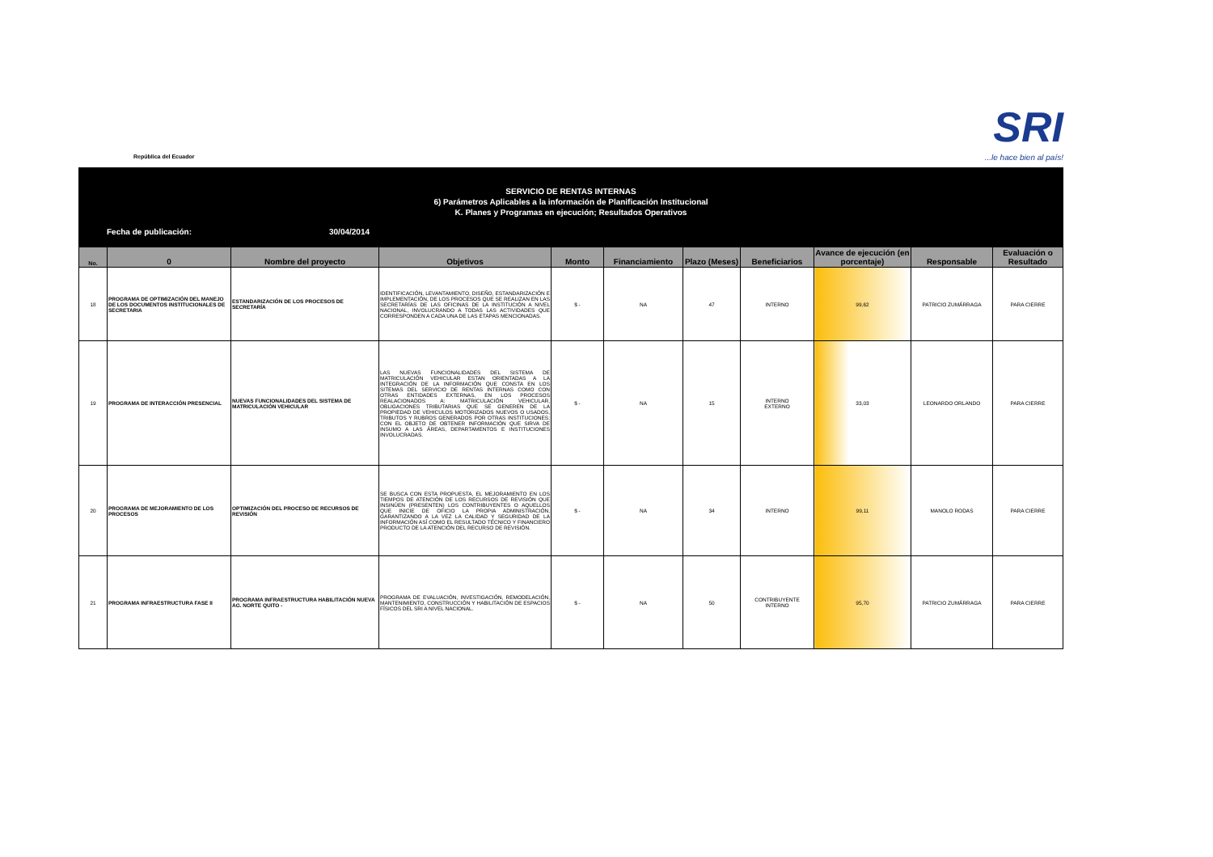República del Ecuador
SRI...le hace bien al país!
SERVICIO DE RENTAS INTERNAS
6) Parámetros Aplicables a la información de Planificación Institucional
K. Planes y Programas en ejecución; Resultados Operativos
Fecha de publicación: 30/04/2014
| No. | 0 | Nombre del proyecto | Objetivos | Monto | Financiamiento | Plazo (Meses) | Beneficiarios | Avance de ejecución (en porcentaje) | Responsable | Evaluación o Resultado |
| --- | --- | --- | --- | --- | --- | --- | --- | --- | --- | --- |
| 18 | PROGRAMA DE OPTIMIZACIÓN DEL MANEJO DE LOS DOCUMENTOS INSTITUCIONALES DE SECRETARIA | ESTANDARIZACIÓN DE LOS PROCESOS DE SECRETARÍA | IDENTIFICACIÓN, LEVANTAMIENTO, DISEÑO, ESTANDARIZACIÓN E IMPLEMENTACIÓN, DE LOS PROCESOS QUE SE REALIZAN EN LAS SECRETARÍAS DE LAS OFICINAS DE LA INSTITUCIÓN A NIVEL NACIONAL, INVOLUCRANDO A TODAS LAS ACTIVIDADES QUE CORRESPONDEN A CADA UNA DE LAS ETAPAS MENCIONADAS. | $ - | NA | 47 | INTERNO | 99,62 | PATRICIO ZUMÁRRAGA | PARA CIERRE |
| 19 | PROGRAMA DE INTERACCIÓN PRESENCIAL | NUEVAS FUNCIONALIDADES DEL SISTEMA DE MATRICULACIÓN VEHICULAR | LAS NUEVAS FUNCIONALIDADES DEL SISTEMA DE MATRICULACIÓN VEHICULAR ESTAN ORIENTADAS A LA INTEGRACIÓN DE LA INFORMACIÓN QUE CONSTA EN LOS SITEMAS DEL SERVICIO DE RENTAS INTERNAS COMO CON OTRAS ENTIDADES EXTERNAS, EN LOS PROCESOS REALACIONADOS A: MATRICULACIÓN VEHICULAR, OBLIGACIONES TRIBUTARIAS QUE SE GENEREN DE LA PROPIEDAD DE VEHICULOS MOTORIZADOS NUEVOS O USADOS, TRIBUTOS Y RUBROS GENERADOS POR OTRAS INSTITUCIONES; CON EL OBJETO DE OBTENER INFORMACIÓN QUE SIRVA DE INSUMO A LAS ÁREAS, DEPARTAMENTOS E INSTITUCIONES INVOLUCRADAS. | $ - | NA | 15 | INTERNO EXTERNO | 33,03 | LEONARDO ORLANDO | PARA CIERRE |
| 20 | PROGRAMA DE MEJORAMIENTO DE LOS PROCESOS | OPTIMIZACIÓN DEL PROCESO DE RECURSOS DE REVISIÓN | SE BUSCA CON ESTA PROPUESTA, EL MEJORAMIENTO EN LOS TIEMPOS DE ATENCIÓN DE LOS RECURSOS DE REVISIÓN QUE INSINÚEN (PRESENTEN) LOS CONTRIBUYENTES O AQUELLOS QUE INICIE DE OFICIO LA PROPIA ADMINISTRACIÓN, GARANTIZANDO A LA VEZ LA CALIDAD Y SEGURIDAD DE LA INFORMACIÓN ASÍ COMO EL RESULTADO TÉCNICO Y FINANCIERO PRODUCTO DE LA ATENCIÓN DEL RECURSO DE REVISIÓN. | $ - | NA | 34 | INTERNO | 99,11 | MANOLO RODAS | PARA CIERRE |
| 21 | PROGRAMA INFRAESTRUCTURA FASE II | PROGRAMA INFRAESTRUCTURA HABILITACIÓN NUEVA AG. NORTE QUITO - | PROGRAMA DE EVALUACIÓN, INVESTIGACIÓN, REMODELACIÓN, MANTENIMIENTO, CONSTRUCCIÓN Y HABILITACIÓN DE ESPACIOS FÍSICOS DEL SRI A NIVEL NACIONAL. | $ - | NA | 50 | CONTRIBUYENTE INTERNO | 95,70 | PATRICIO ZUMÁRRAGA | PARA CIERRE |